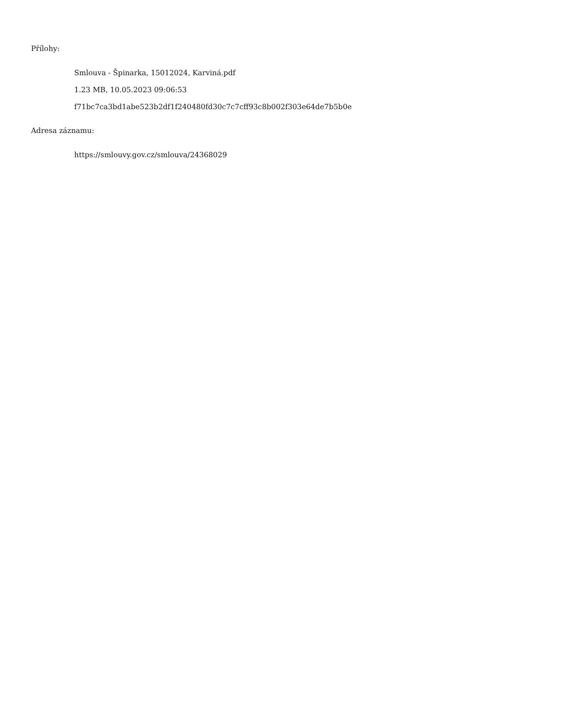Přílohy:
Smlouva - Špinarka, 15012024, Karviná.pdf
1.23 MB, 10.05.2023 09:06:53
f71bc7ca3bd1abe523b2df1f240480fd30c7c7cff93c8b002f303e64de7b5b0e
Adresa záznamu:
https://smlouvy.gov.cz/smlouva/24368029